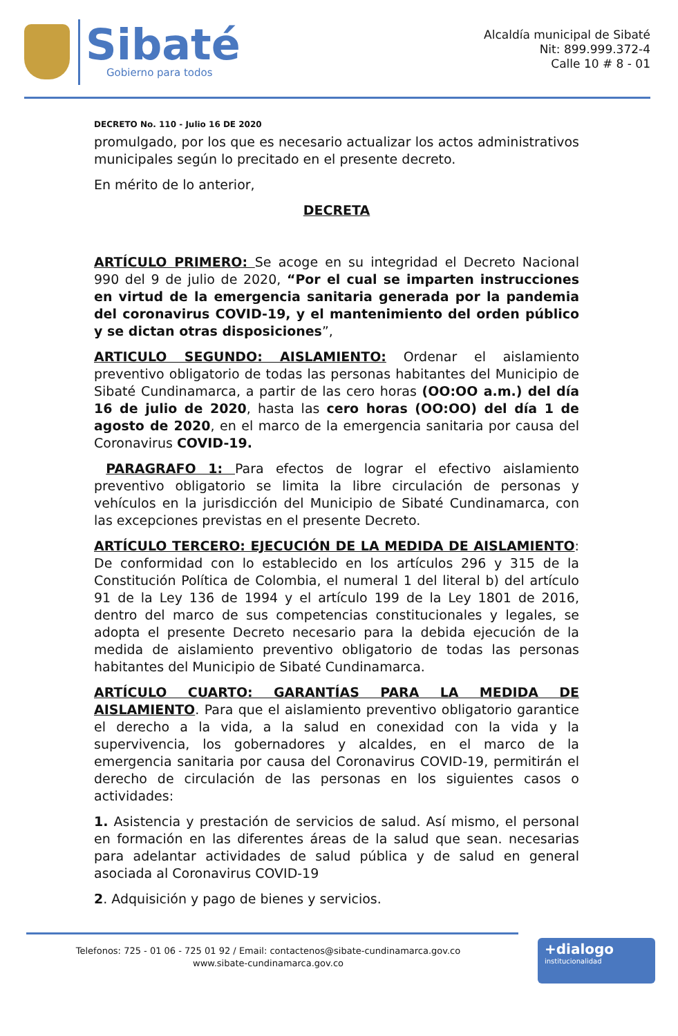Sibaté
Gobierno para todos
Alcaldía municipal de Sibaté
Nit: 899.999.372-4
Calle 10 # 8 - 01
DECRETO No. 110 - Julio 16 DE 2020
promulgado, por los que es necesario actualizar los actos administrativos municipales según lo precitado en el presente decreto.
En mérito de lo anterior,
DECRETA
ARTÍCULO PRIMERO: Se acoge en su integridad el Decreto Nacional 990 del 9 de julio de 2020, “Por el cual se imparten instrucciones en virtud de la emergencia sanitaria generada por la pandemia del coronavirus COVID-19, y el mantenimiento del orden público y se dictan otras disposiciones”,
ARTICULO SEGUNDO: AISLAMIENTO: Ordenar el aislamiento preventivo obligatorio de todas las personas habitantes del Municipio de Sibaté Cundinamarca, a partir de las cero horas (OO:OO a.m.) del día 16 de julio de 2020, hasta las cero horas (OO:OO) del día 1 de agosto de 2020, en el marco de la emergencia sanitaria por causa del Coronavirus COVID-19.
PARAGRAFO 1: Para efectos de lograr el efectivo aislamiento preventivo obligatorio se limita la libre circulación de personas y vehículos en la jurisdicción del Municipio de Sibaté Cundinamarca, con las excepciones previstas en el presente Decreto.
ARTÍCULO TERCERO: EJECUCIÓN DE LA MEDIDA DE AISLAMIENTO: De conformidad con lo establecido en los artículos 296 y 315 de la Constitución Política de Colombia, el numeral 1 del literal b) del artículo 91 de la Ley 136 de 1994 y el artículo 199 de la Ley 1801 de 2016, dentro del marco de sus competencias constitucionales y legales, se adopta el presente Decreto necesario para la debida ejecución de la medida de aislamiento preventivo obligatorio de todas las personas habitantes del Municipio de Sibaté Cundinamarca.
ARTÍCULO CUARTO: GARANTÍAS PARA LA MEDIDA DE AISLAMIENTO. Para que el aislamiento preventivo obligatorio garantice el derecho a la vida, a la salud en conexidad con la vida y la supervivencia, los gobernadores y alcaldes, en el marco de la emergencia sanitaria por causa del Coronavirus COVID-19, permitirán el derecho de circulación de las personas en los siguientes casos o actividades:
1. Asistencia y prestación de servicios de salud. Así mismo, el personal en formación en las diferentes áreas de la salud que sean. necesarias para adelantar actividades de salud pública y de salud en general asociada al Coronavirus COVID-19
2. Adquisición y pago de bienes y servicios.
Telefonos: 725 - 01 06 - 725 01 92 / Email: contactenos@sibate-cundinamarca.gov.co
www.sibate-cundinamarca.gov.co
+dialogo
institucionalidad